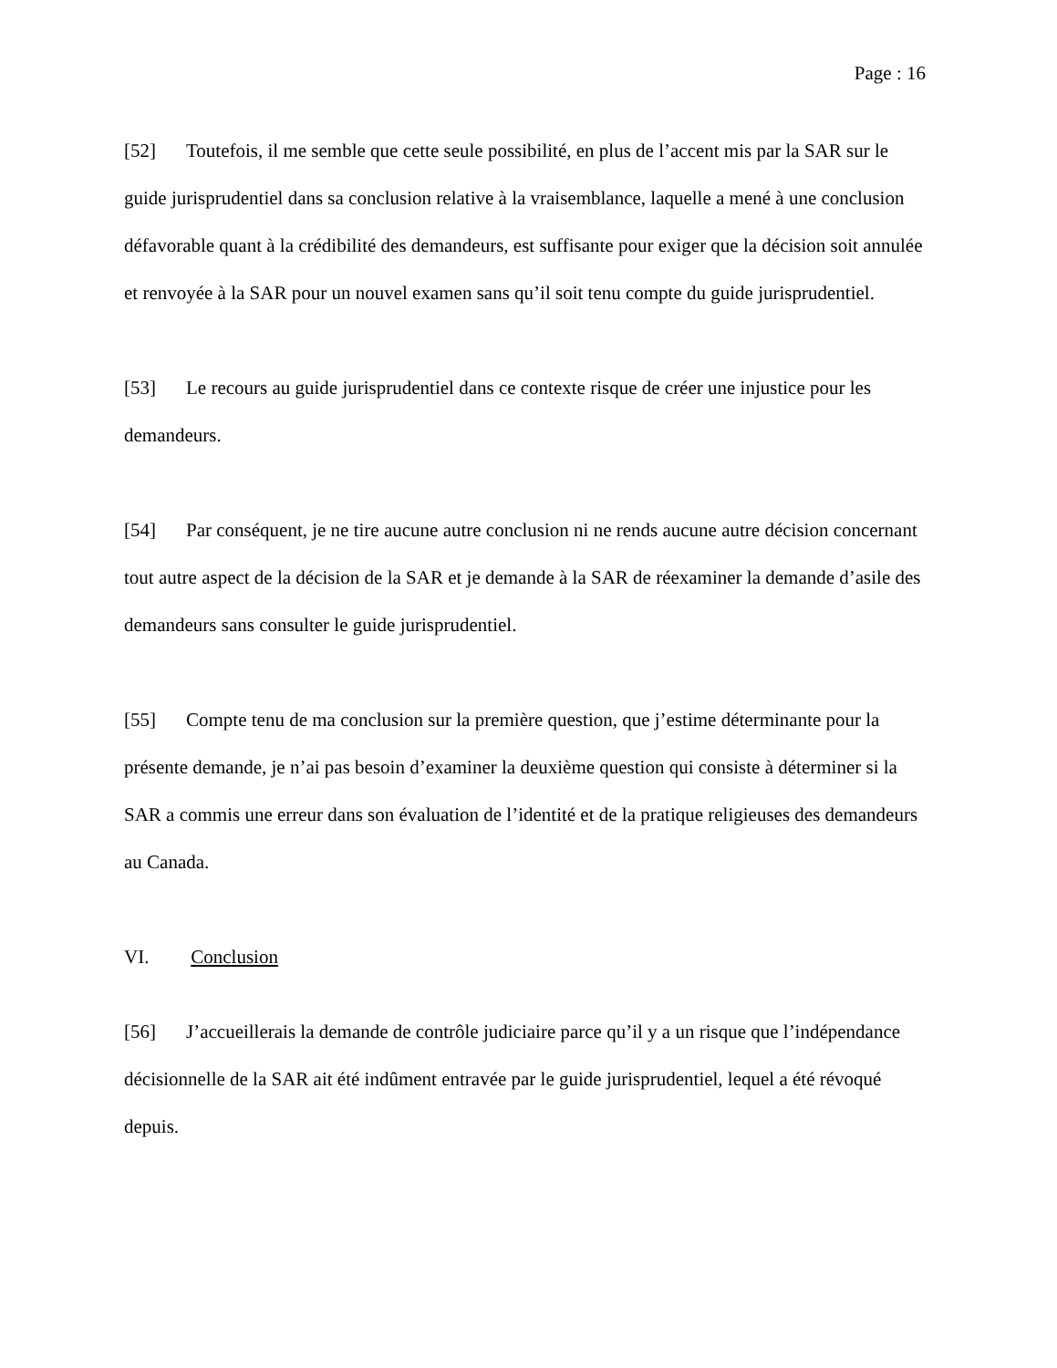Page : 16
[52] Toutefois, il me semble que cette seule possibilité, en plus de l’accent mis par la SAR sur le guide jurisprudentiel dans sa conclusion relative à la vraisemblance, laquelle a mené à une conclusion défavorable quant à la crédibilité des demandeurs, est suffisante pour exiger que la décision soit annulée et renvoyée à la SAR pour un nouvel examen sans qu’il soit tenu compte du guide jurisprudentiel.
[53] Le recours au guide jurisprudentiel dans ce contexte risque de créer une injustice pour les demandeurs.
[54] Par conséquent, je ne tire aucune autre conclusion ni ne rends aucune autre décision concernant tout autre aspect de la décision de la SAR et je demande à la SAR de réexaminer la demande d’asile des demandeurs sans consulter le guide jurisprudentiel.
[55] Compte tenu de ma conclusion sur la première question, que j’estime déterminante pour la présente demande, je n’ai pas besoin d’examiner la deuxième question qui consiste à déterminer si la SAR a commis une erreur dans son évaluation de l’identité et de la pratique religieuses des demandeurs au Canada.
VI. Conclusion
[56] J’accueillerais la demande de contrôle judiciaire parce qu’il y a un risque que l’indépendance décisionnelle de la SAR ait été indûment entravée par le guide jurisprudentiel, lequel a été révoqué depuis.